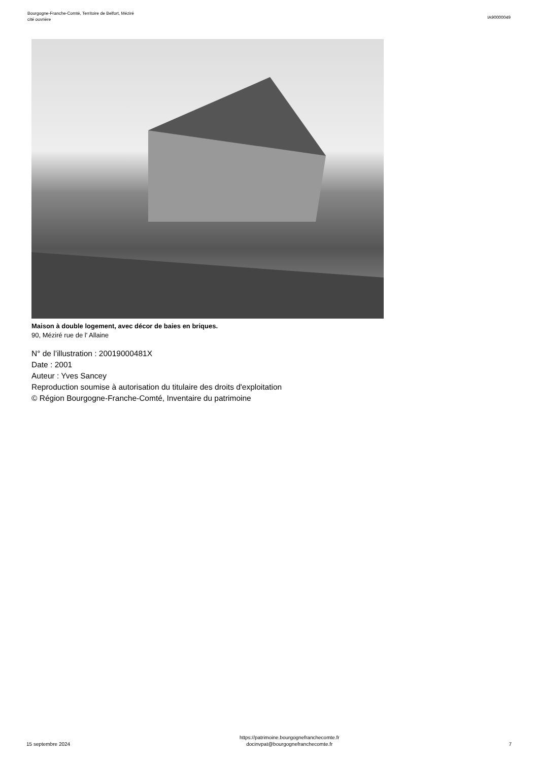Bourgogne-Franche-Comté, Territoire de Belfort, Méziré
cité ouvrière
IA90000049
Maison à double logement, avec décor de baies en briques.
90, Méziré rue de l' Allaine
N° de l’illustration : 20019000481X
Date : 2001
Auteur : Yves Sancey
Reproduction soumise à autorisation du titulaire des droits d'exploitation
© Région Bourgogne-Franche-Comté, Inventaire du patrimoine
15 septembre 2024
https://patrimoine.bourgognefranchecomte.fr
docinvpat@bourgognefranchecomte.fr
7